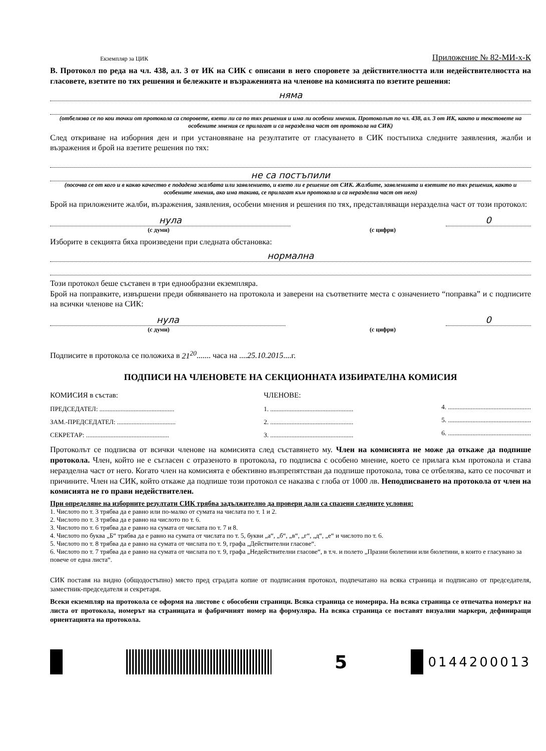Екземпляр за ЦИК Приложение № 82-МИ-х-К
В. Протокол по реда на чл. 438, ал. 3 от ИК на СИК с описани в него споровете за действителността или недействителността на гласовете, взетите по тях решения и бележките и възраженията на членове на комисията по взетите решения:
няма
(отбелязва се по кои точки от протокола са споровете, взети ли са по тях решения и има ли особени мнения. Протоколът по чл. 438, ал. 3 от ИК, както и текстовете на особените мнения се прилагат и са неразделна част от протокола на СИК)
След откриване на изборния ден и при установяване на резултатите от гласуването в СИК постъпиха следните заявления, жалби и възражения и брой на взетите решения по тях:
не са постъпили
(посочва се от кого и в какво качество е подадена жалбата или заявлението, и взето ли е решение от СИК. Жалбите, заявленията и взетите по тях решения, както и особените мнения, ако има такива, се прилагат към протокола и са неразделна част от него)
Брой на приложените жалби, възражения, заявления, особени мнения и решения по тях, представляващи неразделна част от този протокол:
нула
0
(с думи) (с цифри)
Изборите в секцията бяха произведени при следната обстановка:
нормална
Този протокол беше съставен в три еднообразни екземпляра.
Брой на поправките, извършени преди обявяването на протокола и заверени на съответните места с означението “поправка” и с подписите на всички членове на СИК:
нула
0
(с думи) (с цифри)
Подписите в протокола се положиха в 21<sup>20</sup>....... часа на ....25.10.2015....г.
ПОДПИСИ НА ЧЛЕНОВЕТЕ НА СЕКЦИОННАТА ИЗБИРАТЕЛНА КОМИСИЯ
КОМИСИЯ в състав:
ПРЕДСЕДАТЕЛ: ..............................................
ЗАМ.-ПРЕДСЕДАТЕЛ: ....................................
СЕКРЕТАР: ...................................................
ЧЛЕНОВЕ:
1. ...................................................
2. ...................................................
3. ...................................................
4. ...................................................
5. ...................................................
6. ...................................................
Протоколът се подписва от всички членове на комисията след съставянето му. Член на комисията не може да откаже да подпише протокола. Член, който не е съгласен с отразеното в протокола, го подписва с особено мнение, което се прилага към протокола и става неразделна част от него. Когато член на комисията е обективно възпрепятстван да подпише протокола, това се отбелязва, като се посочват и причините. Член на СИК, който откаже да подпише този протокол се наказва с глоба от 1000 лв. Неподписването на протокола от член на комисията не го прави недействителен.
При определяне на изборните резултати СИК трябва задължително да провери дали са спазени следните условия:
1. Числото по т. 3 трябва да е равно или по-малко от сумата на числата по т. 1 и 2.
2. Числото по т. 3 трябва да е равно на числото по т. 6.
3. Числото по т. 6 трябва да е равно на сумата от числата по т. 7 и 8.
4. Числото по буква „Б“ трябва да е равно на сумата от числата по т. 5, букви „а“, „б“, „в“, „г“, „д“, „е“ и числото по т. 6.
5. Числото по т. 8 трябва да е равно на сумата от числата по т. 9, графа „Действителни гласове“.
6. Числото по т. 7 трябва да е равно на сумата от числата по т. 9, графа „Недействителни гласове“, в т.ч. и полето „Празни бюлетини или бюлетини, в които е гласувано за повече от една листа“.
СИК поставя на видно (общодостъпно) място пред сградата копие от подписания протокол, подпечатано на всяка страница и подписано от председателя, заместник-председателя и секретаря.
Всеки екземпляр на протокола се оформя на листове с обособени страници. Всяка страница се номерира. На всяка страница се отпечатва номерът на листа от протокола, номерът на страницата и фабричният номер на формуляра. На всяка страница се поставят визуални маркери, дефиниращи ориентацията на протокола.
5
0144200013